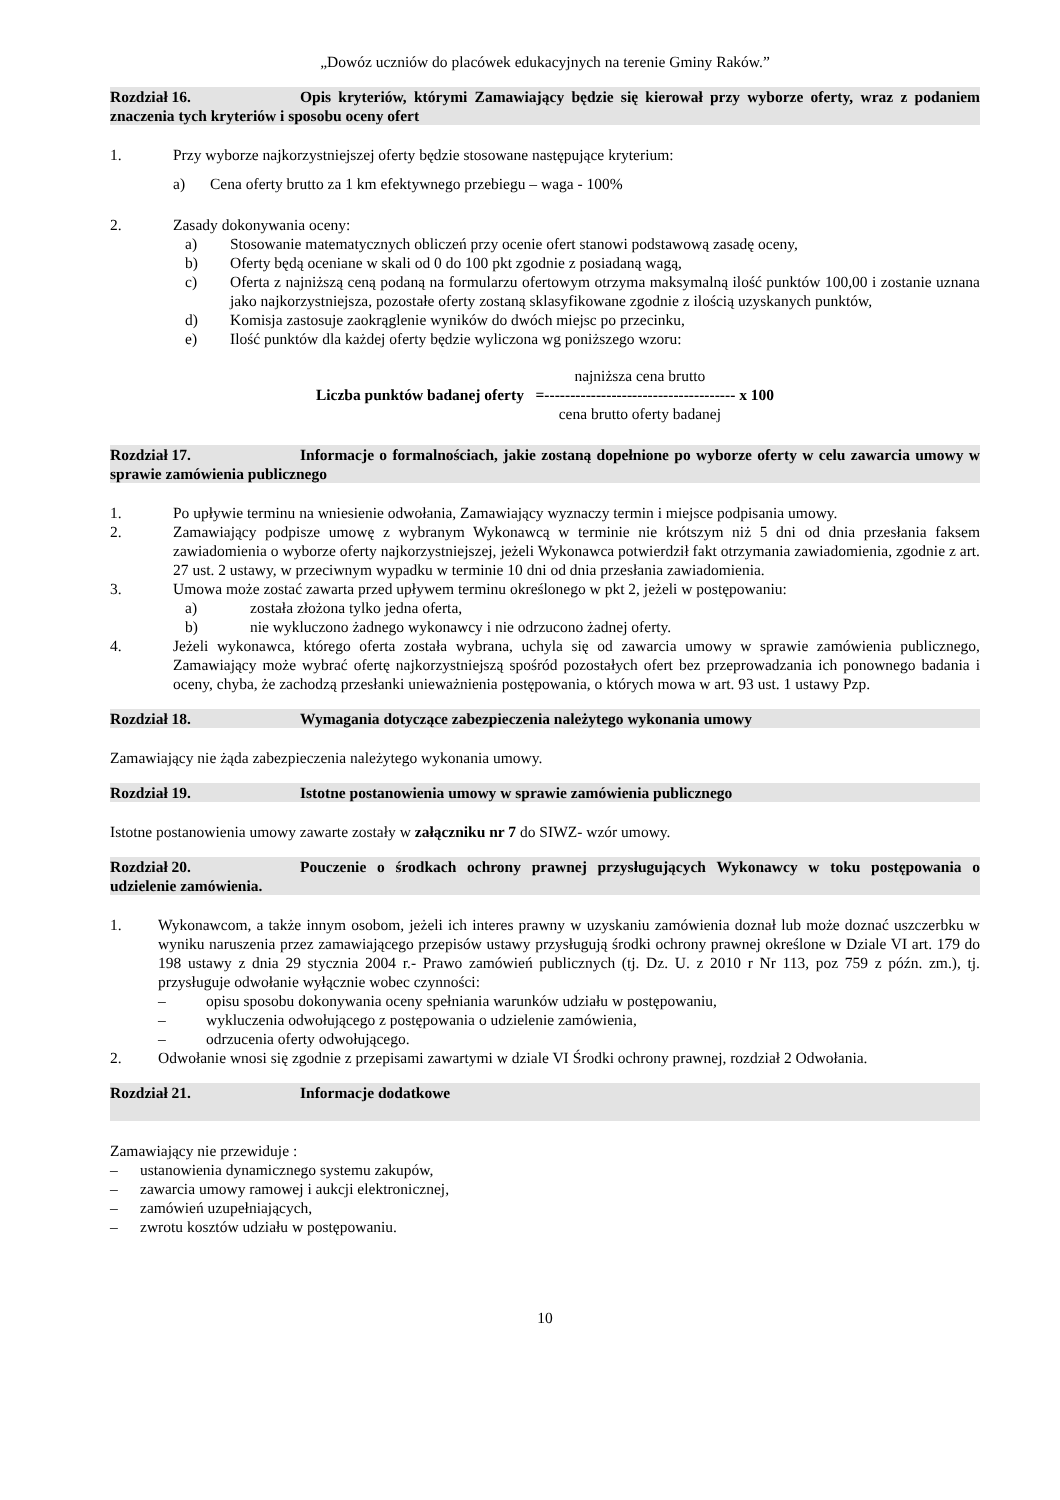„Dowóz uczniów do placówek edukacyjnych na terenie Gminy Raków.”
Rozdział 16. Opis kryteriów, którymi Zamawiający będzie się kierował przy wyborze oferty, wraz z podaniem znaczenia tych kryteriów i sposobu oceny ofert
1. Przy wyborze najkorzystniejszej oferty będzie stosowane następujące kryterium:
a) Cena oferty brutto za 1 km efektywnego przebiegu – waga - 100%
2. Zasady dokonywania oceny:
a) Stosowanie matematycznych obliczeń przy ocenie ofert stanowi podstawową zasadę oceny,
b) Oferty będą oceniane w skali od 0 do 100 pkt zgodnie z posiadaną wagą,
c) Oferta z najniższą ceną podaną na formularzu ofertowym otrzyma maksymalną ilość punktów 100,00 i zostanie uznana jako najkorzystniejsza, pozostałe oferty zostaną sklasyfikowane zgodnie z ilością uzyskanych punktów,
d) Komisja zastosuje zaokrąglenie wyników do dwóch miejsc po przecinku,
e) Ilość punktów dla każdej oferty będzie wyliczona wg poniższego wzoru:
Liczba punktów badanej oferty =
najniższa cena brutto
-------------------------------------
cena brutto oferty badanej
x 100
Rozdział 17. Informacje o formalnościach, jakie zostaną dopełnione po wyborze oferty w celu zawarcia umowy w sprawie zamówienia publicznego
1. Po upływie terminu na wniesienie odwołania, Zamawiający wyznaczy termin i miejsce podpisania umowy.
2. Zamawiający podpisze umowę z wybranym Wykonawcą w terminie nie krótszym niż 5 dni od dnia przesłania faksem zawiadomienia o wyborze oferty najkorzystniejszej, jeżeli Wykonawca potwierdził fakt otrzymania zawiadomienia, zgodnie z art. 27 ust. 2 ustawy, w przeciwnym wypadku w terminie 10 dni od dnia przesłania zawiadomienia.
3. Umowa może zostać zawarta przed upływem terminu określonego w pkt 2, jeżeli w postępowaniu:
a) została złożona tylko jedna oferta,
b) nie wykluczono żadnego wykonawcy i nie odrzucono żadnej oferty.
4. Jeżeli wykonawca, którego oferta została wybrana, uchyla się od zawarcia umowy w sprawie zamówienia publicznego, Zamawiający może wybrać ofertę najkorzystniejszą spośród pozostałych ofert bez przeprowadzania ich ponownego badania i oceny, chyba, że zachodzą przesłanki unieważnienia postępowania, o których mowa w art. 93 ust. 1 ustawy Pzp.
Rozdział 18. Wymagania dotyczące zabezpieczenia należytego wykonania umowy
Zamawiający nie żąda zabezpieczenia należytego wykonania umowy.
Rozdział 19. Istotne postanowienia umowy w sprawie zamówienia publicznego
Istotne postanowienia umowy zawarte zostały w załączniku nr 7 do SIWZ- wzór umowy.
Rozdział 20. Pouczenie o środkach ochrony prawnej przysługujących Wykonawcy w toku postępowania o udzielenie zamówienia.
1. Wykonawcom, a także innym osobom, jeżeli ich interes prawny w uzyskaniu zamówienia doznał lub może doznać uszczerbku w wyniku naruszenia przez zamawiającego przepisów ustawy przysługują środki ochrony prawnej określone w Dziale VI art. 179 do 198 ustawy z dnia 29 stycznia 2004 r.- Prawo zamówień publicznych (tj. Dz. U. z 2010 r Nr 113, poz 759 z późn. zm.), tj. przysługuje odwołanie wyłącznie wobec czynności:
– opisu sposobu dokonywania oceny spełniania warunków udziału w postępowaniu,
– wykluczenia odwołującego z postępowania o udzielenie zamówienia,
– odrzucenia oferty odwołującego.
2. Odwołanie wnosi się zgodnie z przepisami zawartymi w dziale VI Środki ochrony prawnej, rozdział 2 Odwołania.
Rozdział 21. Informacje dodatkowe
Zamawiający nie przewiduje :
– ustanowienia dynamicznego systemu zakupów,
– zawarcia umowy ramowej i aukcji elektronicznej,
– zamówień uzupełniających,
– zwrotu kosztów udziału w postępowaniu.
10